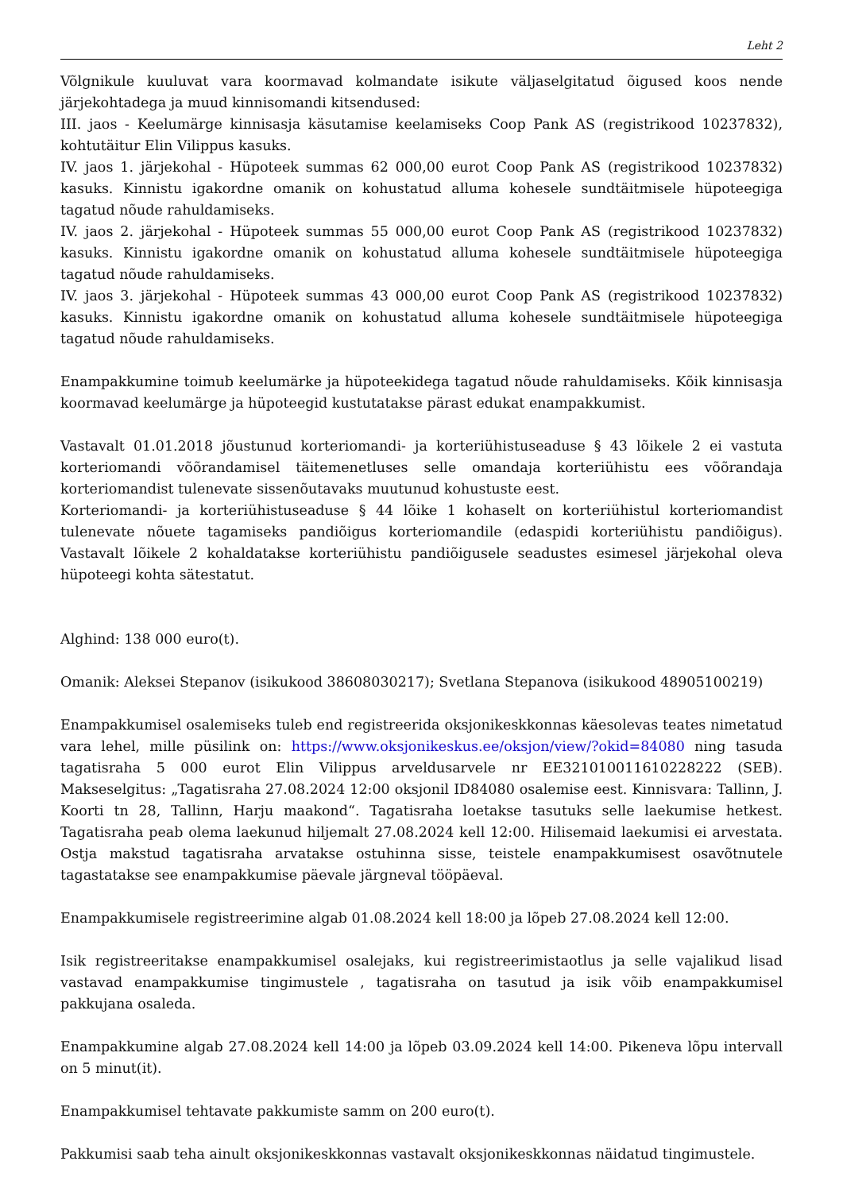Leht 2
Võlgnikule kuuluvat vara koormavad kolmandate isikute väljaselgitatud õigused koos nende järjekohtadega ja muud kinnisomandi kitsendused:
III. jaos - Keelumärge kinnisasja käsutamise keelamiseks Coop Pank AS (registrikood 10237832), kohtutäitur Elin Vilippus kasuks.
IV. jaos 1. järjekohal - Hüpoteek summas 62 000,00 eurot Coop Pank AS (registrikood 10237832) kasuks. Kinnistu igakordne omanik on kohustatud alluma kohesele sundtäitmisele hüpoteegiga tagatud nõude rahuldamiseks.
IV. jaos 2. järjekohal - Hüpoteek summas 55 000,00 eurot Coop Pank AS (registrikood 10237832) kasuks. Kinnistu igakordne omanik on kohustatud alluma kohesele sundtäitmisele hüpoteegiga tagatud nõude rahuldamiseks.
IV. jaos 3. järjekohal - Hüpoteek summas 43 000,00 eurot Coop Pank AS (registrikood 10237832) kasuks. Kinnistu igakordne omanik on kohustatud alluma kohesele sundtäitmisele hüpoteegiga tagatud nõude rahuldamiseks.
Enampakkumine toimub keelumärke ja hüpoteekidega tagatud nõude rahuldamiseks. Kõik kinnisasja koormavad keelumärge ja hüpoteegid kustutatakse pärast edukat enampakkumist.
Vastavalt 01.01.2018 jõustunud korteriomandi- ja korteriühistuseaduse § 43 lõikele 2 ei vastuta korteriomandi võõrandamisel täitemenetluses selle omandaja korteriühistu ees võõrandaja korteriomandist tulenevate sissenõutavaks muutunud kohustuste eest.
Korteriomandi- ja korteriühistuseaduse § 44 lõike 1 kohaselt on korteriühistul korteriomandist tulenevate nõuete tagamiseks pandiõigus korteriomandile (edaspidi korteriühistu pandiõigus). Vastavalt lõikele 2 kohaldatakse korteriühistu pandiõigusele seadustes esimesel järjekohal oleva hüpoteegi kohta sätestatut.
Alghind: 138 000 euro(t).
Omanik: Aleksei Stepanov (isikukood 38608030217); Svetlana Stepanova (isikukood 48905100219)
Enampakkumisel osalemiseks tuleb end registreerida oksjonikeskkonnas käesolevas teates nimetatud vara lehel, mille püsilink on: https://www.oksjonikeskus.ee/oksjon/view/?okid=84080 ning tasuda tagatisraha 5 000 eurot Elin Vilippus arveldusarvele nr EE321010011610228222 (SEB). Makseselgitus: „Tagatisraha 27.08.2024 12:00 oksjonil ID84080 osalemise eest. Kinnisvara: Tallinn, J. Koorti tn 28, Tallinn, Harju maakond“. Tagatisraha loetakse tasutuks selle laekumise hetkest. Tagatisraha peab olema laekunud hiljemalt 27.08.2024 kell 12:00. Hilisemaid laekumisi ei arvestata. Ostja makstud tagatisraha arvatakse ostuhinna sisse, teistele enampakkumisest osavõtnutele tagastatakse see enampakkumise päevale järgneval tööpäeval.
Enampakkumisele registreerimine algab 01.08.2024 kell 18:00 ja lõpeb 27.08.2024 kell 12:00.
Isik registreeritakse enampakkumisel osalejaks, kui registreerimistaotlus ja selle vajalikud lisad vastavad enampakkumise tingimustele , tagatisraha on tasutud ja isik võib enampakkumisel pakkujana osaleda.
Enampakkumine algab 27.08.2024 kell 14:00 ja lõpeb 03.09.2024 kell 14:00. Pikeneva lõpu intervall on 5 minut(it).
Enampakkumisel tehtavate pakkumiste samm on 200 euro(t).
Pakkumisi saab teha ainult oksjonikeskkonnas vastavalt oksjonikeskkonnas näidatud tingimustele.